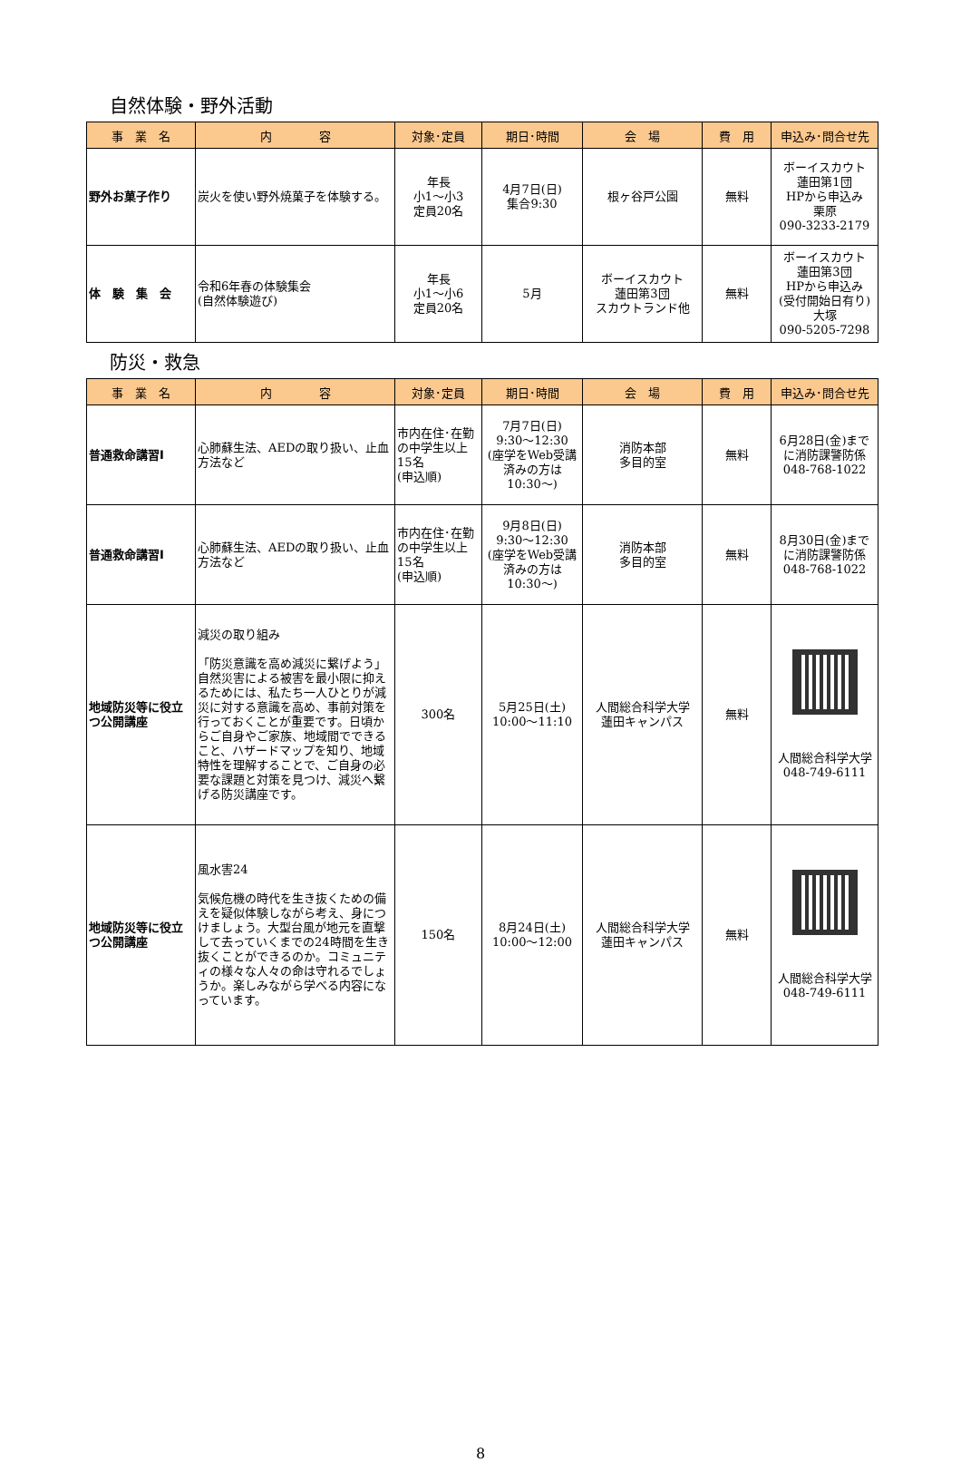自然体験・野外活動
| 事 業 名 | 内 容 | 対象･定員 | 期日･時間 | 会 場 | 費 用 | 申込み･問合せ先 |
| --- | --- | --- | --- | --- | --- | --- |
| 野外お菓子作り | 炭火を使い野外焼菓子を体験する。 | 年長 小1～小3 定員20名 | 4月7日(日) 集合9:30 | 根ヶ谷戸公園 | 無料 | ボーイスカウト 蓮田第1団 HPから申込み 栗原 090-3233-2179 |
| 体 験 集 会 | 令和6年春の体験集会 (自然体験遊び) | 年長 小1～小6 定員20名 | 5月 | ボーイスカウト 蓮田第3団 スカウトランド他 | 無料 | ボーイスカウト 蓮田第3団 HPから申込み (受付開始日有り) 大塚 090-5205-7298 |
防災・救急
| 事 業 名 | 内 容 | 対象･定員 | 期日･時間 | 会 場 | 費 用 | 申込み･問合せ先 |
| --- | --- | --- | --- | --- | --- | --- |
| 普通救命講習Ⅰ | 心肺蘇生法、AEDの取り扱い、止血方法など | 市内在住･在勤の中学生以上15名 (申込順) | 7月7日(日) 9:30～12:30 (座学をWeb受講済みの方は 10:30～) | 消防本部 多目的室 | 無料 | 6月28日(金)まで に消防課警防係 048-768-1022 |
| 普通救命講習Ⅰ | 心肺蘇生法、AEDの取り扱い、止血方法など | 市内在住･在勤の中学生以上15名 (申込順) | 9月8日(日) 9:30～12:30 (座学をWeb受講済みの方は 10:30～) | 消防本部 多目的室 | 無料 | 8月30日(金)まで に消防課警防係 048-768-1022 |
| 地域防災等に役立つ公開講座 | 減災の取り組み 「防災意識を高め減災に繋げよう」自然災害による被害を最小限に抑えるためには、私たち一人ひとりが減災に対する意識を高め、事前対策を行っておくことが重要です。日頃からご自身やご家族、地域間でできること、ハザードマップを知り、地域特性を理解することで、ご自身の必要な課題と対策を見つけ、減災へ繋げる防災講座です。 | 300名 | 5月25日(土) 10:00～11:10 | 人間総合科学大学 蓮田キャンパス | 無料 | 人間総合科学大学 048-749-6111 |
| 地域防災等に役立つ公開講座 | 風水害24 気候危機の時代を生き抜くための備えを疑似体験しながら考え、身につけましょう。大型台風が地元を直撃して去っていくまでの24時間を生き抜くことができるのか。コミュニティの様々な人々の命は守れるでしょうか。楽しみながら学べる内容になっています。 | 150名 | 8月24日(土) 10:00～12:00 | 人間総合科学大学 蓮田キャンパス | 無料 | 人間総合科学大学 048-749-6111 |
8